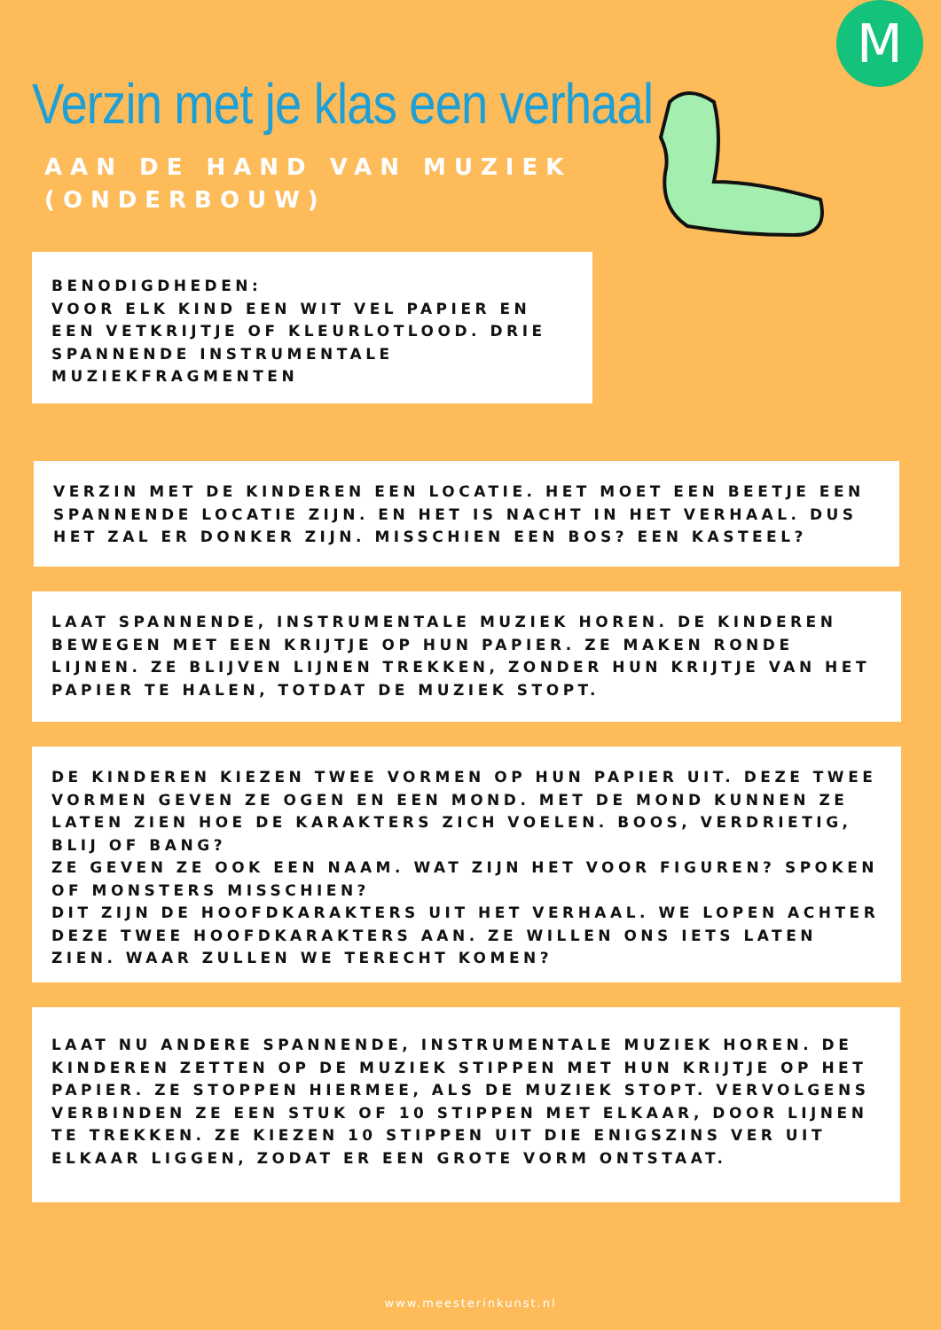M
Verzin met je klas een verhaal
AAN DE HAND VAN MUZIEK
(ONDERBOUW)
BENODIGDHEDEN:
VOOR ELK KIND EEN WIT VEL PAPIER EN EEN VETKRIJTJE OF KLEURLOTLOOD. DRIE SPANNENDE INSTRUMENTALE MUZIEKFRAGMENTEN
VERZIN MET DE KINDEREN EEN LOCATIE. HET MOET EEN BEETJE EEN SPANNENDE LOCATIE ZIJN. EN HET IS NACHT IN HET VERHAAL. DUS HET ZAL ER DONKER ZIJN. MISSCHIEN EEN BOS? EEN KASTEEL?
LAAT SPANNENDE, INSTRUMENTALE MUZIEK HOREN. DE KINDEREN BEWEGEN MET EEN KRIJTJE OP HUN PAPIER. ZE MAKEN RONDE LIJNEN. ZE BLIJVEN LIJNEN TREKKEN, ZONDER HUN KRIJTJE VAN HET PAPIER TE HALEN, TOTDAT DE MUZIEK STOPT.
DE KINDEREN KIEZEN TWEE VORMEN OP HUN PAPIER UIT. DEZE TWEE VORMEN GEVEN ZE OGEN EN EEN MOND. MET DE MOND KUNNEN ZE LATEN ZIEN HOE DE KARAKTERS ZICH VOELEN. BOOS, VERDRIETIG, BLIJ OF BANG?
ZE GEVEN ZE OOK EEN NAAM. WAT ZIJN HET VOOR FIGUREN? SPOKEN OF MONSTERS MISSCHIEN?
DIT ZIJN DE HOOFDKARAKTERS UIT HET VERHAAL. WE LOPEN ACHTER DEZE TWEE HOOFDKARAKTERS AAN. ZE WILLEN ONS IETS LATEN ZIEN. WAAR ZULLEN WE TERECHT KOMEN?
LAAT NU ANDERE SPANNENDE, INSTRUMENTALE MUZIEK HOREN. DE KINDEREN ZETTEN OP DE MUZIEK STIPPEN MET HUN KRIJTJE OP HET PAPIER. ZE STOPPEN HIERMEE, ALS DE MUZIEK STOPT. VERVOLGENS VERBINDEN ZE EEN STUK OF 10 STIPPEN MET ELKAAR, DOOR LIJNEN TE TREKKEN. ZE KIEZEN 10 STIPPEN UIT DIE ENIGSZINS VER UIT ELKAAR LIGGEN, ZODAT ER EEN GROTE VORM ONTSTAAT.
www.meesterinkunst.nl